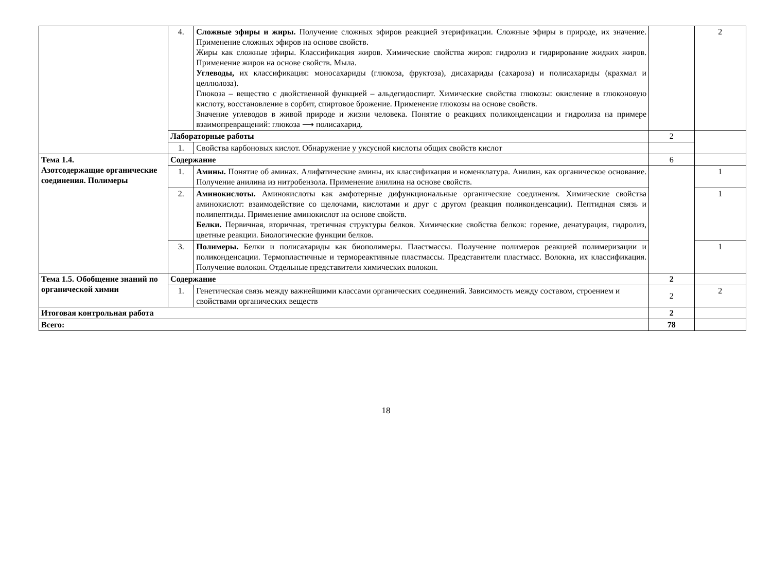| | 4. | Сложные эфиры и жиры. Получение сложных эфиров реакцией этерификации. Сложные эфиры в природе, их значение. Применение сложных эфиров на основе свойств. Жиры как сложные эфиры. Классификация жиров. Химические свойства жиров: гидролиз и гидрирование жидких жиров. Применение жиров на основе свойств. Мыла. Углеводы, их классификация: моносахариды (глюкоза, фруктоза), дисахариды (сахароза) и полисахариды (крахмал и целлюлоза). Глюкоза – вещество с двойственной функцией – альдегидоспирт. Химические свойства глюкозы: окисление в глюконовую кислоту, восстановление в сорбит, спиртовое брожение. Применение глюкозы на основе свойств. Значение углеводов в живой природе и жизни человека. Понятие о реакциях поликонденсации и гидролиза на примере взаимопревращений: глюкоза ⟶ полисахарид. | | 2 |
| | Лабораторные работы | | 2 | |
| | 1. | Свойства карбоновых кислот. Обнаружение у уксусной кислоты общих свойств кислот | | |
| Тема 1.4. Азотсодержащие органические соединения. Полимеры | Содержание | | 6 | |
| | 1. | Амины. Понятие об аминах. Алифатические амины, их классификация и номенклатура. Анилин, как органическое основание. Получение анилина из нитробензола. Применение анилина на основе свойств. | | 1 |
| | 2. | Аминокислоты. Аминокислоты как амфотерные дифункциональные органические соединения. Химические свойства аминокислот: взаимодействие со щелочами, кислотами и друг с другом (реакция поликонденсации). Пептидная связь и полипептиды. Применение аминокислот на основе свойств. Белки. Первичная, вторичная, третичная структуры белков. Химические свойства белков: горение, денатурация, гидролиз, цветные реакции. Биологические функции белков. | | 1 |
| | 3. | Полимеры. Белки и полисахариды как биополимеры. Пластмассы. Получение полимеров реакцией полимеризации и поликонденсации. Термопластичные и термореактивные пластмассы. Представители пластмасс. Волокна, их классификация. Получение волокон. Отдельные представители химических волокон. | | 1 |
| Тема 1.5. Обобщение знаний по органической химии | Содержание | | 2 | |
| | 1. | Генетическая связь между важнейшими классами органических соединений. Зависимость между составом, строением и свойствами органических веществ | 2 | 2 |
| Итоговая контрольная работа | | | 2 | |
| Всего: | | | 78 | |
18